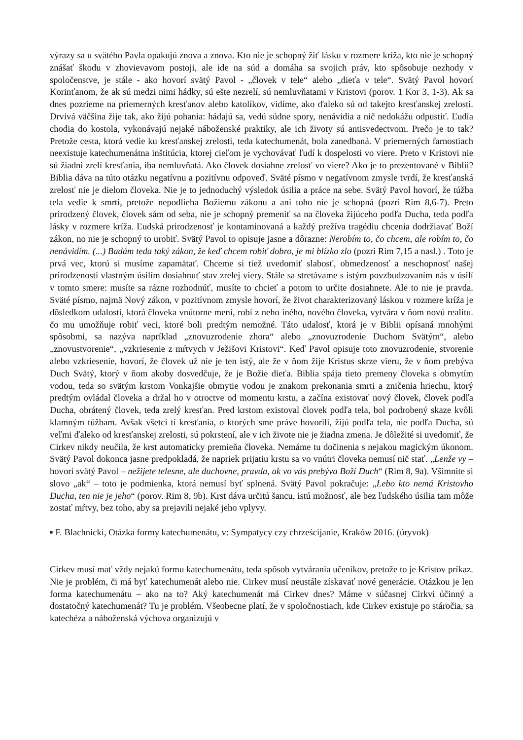výrazy sa u svätého Pavla opakujú znova a znova. Kto nie je schopný žiť lásku v rozmere kríža, kto nie je schopný znášať škodu v zhovievavom postoji, ale ide na súd a domáha sa svojich práv, kto spôsobuje nezhody v spoločenstve, je stále - ako hovorí svätý Pavol - „človek v tele“ alebo „dieťa v tele“. Svätý Pavol hovorí Korinťanom, že ak sú medzi nimi hádky, sú ešte nezrelí, sú nemluvňatami v Kristovi (porov. 1 Kor 3, 1-3). Ak sa dnes pozrieme na priemerných kresťanov alebo katolíkov, vidíme, ako ďaleko sú od takejto kresťanskej zrelosti. Drvivá väčšina žije tak, ako žijú pohania: hádajú sa, vedú súdne spory, nenávidia a nič nedokážu odpustiť. Ľudia chodia do kostola, vykonávajú nejaké náboženské praktiky, ale ich životy sú antisvedectvom. Prečo je to tak? Pretože cesta, ktorá vedie ku kresťanskej zrelosti, teda katechumenát, bola zanedbaná. V priemerných farnostiach neexistuje katechumenátna inštitúcia, ktorej cieľom je vychovávať ľudí k dospelosti vo viere. Preto v Kristovi nie sú žiadni zrelí kresťania, iba nemluvňatá. Ako človek dosiahne zrelosť vo viere? Ako je to prezentované v Biblii? Biblia dáva na túto otázku negatívnu a pozitívnu odpoveď. Sväté písmo v negatívnom zmysle tvrdí, že kresťanská zrelosť nie je dielom človeka. Nie je to jednoduchý výsledok úsilia a práce na sebe. Svätý Pavol hovorí, že túžba tela vedie k smrti, pretože nepodlieha Božiemu zákonu a ani toho nie je schopná (pozri Rim 8,6-7). Preto prirodzený človek, človek sám od seba, nie je schopný premeniť sa na človeka žijúceho podľa Ducha, teda podľa lásky v rozmere kríža. Ľudská prirodzenosť je kontaminovaná a každý prežíva tragédiu chcenia dodržiavať Boží zákon, no nie je schopný to urobiť. Svätý Pavol to opisuje jasne a dôrazne: Nerobím to, čo chcem, ale robím to, čo nenávidím. (...) Badám teda taký zákon, že keď chcem robiť dobro, je mi blízko zlo (pozri Rim 7,15 a nasl.) . Toto je prvá vec, ktorú si musíme zapamätať. Chceme si tiež uvedomiť slabosť, obmedzenosť a neschopnosť našej prirodzenosti vlastným úsilím dosiahnuť stav zrelej viery. Stále sa stretávame s istým povzbudzovaním nás v úsilí v tomto smere: musíte sa rázne rozhodnúť, musíte to chcieť a potom to určite dosiahnete. Ale to nie je pravda. Sväté písmo, najmä Nový zákon, v pozitívnom zmysle hovorí, že život charakterizovaný láskou v rozmere kríža je dôsledkom udalosti, ktorá človeka vnútorne mení, robí z neho iného, nového človeka, vytvára v ňom novú realitu. čo mu umožňuje robiť veci, ktoré boli predtým nemožné. Táto udalosť, ktorá je v Biblii opísaná mnohými spôsobmi, sa nazýva napríklad „znovuzrodenie zhora“ alebo „znovuzrodenie Duchom Svätým“, alebo „znovustvorenie“, „vzkriesenie z mŕtvych v Ježišovi Kristovi“. Keď Pavol opisuje toto znovuzrodenie, stvorenie alebo vzkriesenie, hovorí, že človek už nie je ten istý, ale že v ňom žije Kristus skrze vieru, že v ňom prebýva Duch Svätý, ktorý v ňom akoby dosvedčuje, že je Božie dieťa. Biblia spája tieto premeny človeka s obmytím vodou, teda so svätým krstom Vonkajšie obmytie vodou je znakom prekonania smrti a zničenia hriechu, ktorý predtým ovládal človeka a držal ho v otroctve od momentu krstu, a začína existovať nový človek, človek podľa Ducha, obrátený človek, teda zrelý kresťan. Pred krstom existoval človek podľa tela, bol podrobený skaze kvôli klamným túžbam. Avšak všetci tí kresťania, o ktorých sme práve hovorili, žijú podľa tela, nie podľa Ducha, sú veľmi ďaleko od kresťanskej zrelosti, sú pokrstení, ale v ich živote nie je žiadna zmena. Je dôležité si uvedomiť, že Cirkev nikdy neučila, že krst automaticky premieňa človeka. Nemáme tu dočinenia s nejakou magickým úkonom. Svätý Pavol dokonca jasne predpokladá, že napriek prijatiu krstu sa vo vnútri človeka nemusí nič stať. „Lenže vy – hovorí svätý Pavol – nežijete telesne, ale duchovne, pravda, ak vo vás prebýva Boží Duch“ (Rim 8, 9a). Všimnite si slovo „ak“ – toto je podmienka, ktorá nemusí byť splnená. Svätý Pavol pokračuje: „Lebo kto nemá Kristovho Ducha, ten nie je jeho“ (porov. Rim 8, 9b). Krst dáva určitú šancu, istú možnosť, ale bez ľudského úsilia tam môže zostať mŕtvy, bez toho, aby sa prejavili nejaké jeho vplyvy.
▪ F. Blachnicki, Otázka formy katechumenátu, v: Sympatycy czy chrześcijanie, Kraków 2016. (úryvok)
Cirkev musí mať vždy nejakú formu katechumenátu, teda spôsob vytvárania učeníkov, pretože to je Kristov príkaz. Nie je problém, či má byť katechumenát alebo nie. Cirkev musí neustále získavať nové generácie. Otázkou je len forma katechumenátu – ako na to? Aký katechumenát má Cirkev dnes? Máme v súčasnej Cirkvi účinný a dostatočný katechumenát? Tu je problém. Všeobecne platí, že v spoločnostiach, kde Cirkev existuje po stáročia, sa katechéza a náboženská výchova organizujú v